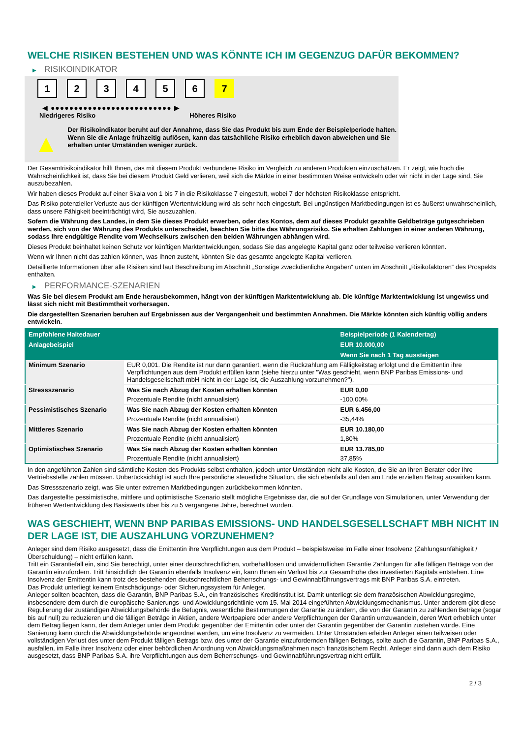WELCHE RISIKEN BESTEHEN UND WAS KÖNNTE ICH IM GEGENZUG DAFÜR BEKOMMEN?
▶ RISIKOINDIKATOR
1 2 3 4 5 6 7
◀ ●●●●●●●●●●●●●●●●●●●●●●●●●● ▶
Niedrigeres Risiko Höheres Risiko
▲
Der Risikoindikator beruht auf der Annahme, dass Sie das Produkt bis zum Ende der Beispielperiode halten.
Wenn Sie die Anlage frühzeitig auflösen, kann das tatsächliche Risiko erheblich davon abweichen und Sie erhalten unter Umständen weniger zurück.
Der Gesamtrisikoindikator hilft Ihnen, das mit diesem Produkt verbundene Risiko im Vergleich zu anderen Produkten einzuschätzen. Er zeigt, wie hoch die Wahrscheinlichkeit ist, dass Sie bei diesem Produkt Geld verlieren, weil sich die Märkte in einer bestimmten Weise entwickeln oder wir nicht in der Lage sind, Sie auszubezahlen.
Wir haben dieses Produkt auf einer Skala von 1 bis 7 in die Risikoklasse 7 eingestuft, wobei 7 der höchsten Risikoklasse entspricht.
Das Risiko potenzieller Verluste aus der künftigen Wertentwicklung wird als sehr hoch eingestuft. Bei ungünstigen Marktbedingungen ist es äußerst unwahrscheinlich, dass unsere Fähigkeit beeinträchtigt wird, Sie auszuzahlen.
Sofern die Währung des Landes, in dem Sie dieses Produkt erwerben, oder des Kontos, dem auf dieses Produkt gezahlte Geldbeträge gutgeschrieben werden, sich von der Währung des Produkts unterscheidet, beachten Sie bitte das Währungsrisiko. Sie erhalten Zahlungen in einer anderen Währung, sodass Ihre endgültige Rendite vom Wechselkurs zwischen den beiden Währungen abhängen wird.
Dieses Produkt beinhaltet keinen Schutz vor künftigen Marktentwicklungen, sodass Sie das angelegte Kapital ganz oder teilweise verlieren könnten.
Wenn wir Ihnen nicht das zahlen können, was Ihnen zusteht, könnten Sie das gesamte angelegte Kapital verlieren.
Detaillierte Informationen über alle Risiken sind laut Beschreibung im Abschnitt „Sonstige zweckdienliche Angaben“ unten im Abschnitt „Risikofaktoren“ des Prospekts enthalten.
▶ PERFORMANCE-SZENARIEN
Was Sie bei diesem Produkt am Ende herausbekommen, hängt von der künftigen Marktentwicklung ab. Die künftige Marktentwicklung ist ungewiss und lässt sich nicht mit Bestimmtheit vorhersagen.
Die dargestellten Szenarien beruhen auf Ergebnissen aus der Vergangenheit und bestimmten Annahmen. Die Märkte könnten sich künftig völlig anders entwickeln.
| Empfohlene Haltedauer | | Beispielperiode (1 Kalendertag) |
| --- | --- | --- |
| Anlagebeispiel | | EUR 10.000,00 |
| | | Wenn Sie nach 1 Tag aussteigen |
| Minimum Szenario | EUR 0,001. Die Rendite ist nur dann garantiert, wenn die Rückzahlung am Fälligkeitstag erfolgt und die Emittentin ihre Verpflichtungen aus dem Produkt erfüllen kann (siehe hierzu unter "Was geschieht, wenn BNP Paribas Emissions- und Handelsgesellschaft mbH nicht in der Lage ist, die Auszahlung vorzunehmen?"). | |
| Stressszenario | Was Sie nach Abzug der Kosten erhalten könnten | EUR 0,00 |
| | Prozentuale Rendite (nicht annualisiert) | -100,00% |
| Pessimistisches Szenario | Was Sie nach Abzug der Kosten erhalten könnten | EUR 6.456,00 |
| | Prozentuale Rendite (nicht annualisiert) | -35,44% |
| Mittleres Szenario | Was Sie nach Abzug der Kosten erhalten könnten | EUR 10.180,00 |
| | Prozentuale Rendite (nicht annualisiert) | 1,80% |
| Optimistisches Szenario | Was Sie nach Abzug der Kosten erhalten könnten | EUR 13.785,00 |
| | Prozentuale Rendite (nicht annualisiert) | 37,85% |
In den angeführten Zahlen sind sämtliche Kosten des Produkts selbst enthalten, jedoch unter Umständen nicht alle Kosten, die Sie an Ihren Berater oder Ihre Vertriebsstelle zahlen müssen. Unberücksichtigt ist auch Ihre persönliche steuerliche Situation, die sich ebenfalls auf den am Ende erzielten Betrag auswirken kann.
Das Stressszenario zeigt, was Sie unter extremen Marktbedingungen zurückbekommen könnten.
Das dargestellte pessimistische, mittlere und optimistische Szenario stellt mögliche Ergebnisse dar, die auf der Grundlage von Simulationen, unter Verwendung der früheren Wertentwicklung des Basiswerts über bis zu 5 vergangene Jahre, berechnet wurden.
WAS GESCHIEHT, WENN BNP PARIBAS EMISSIONS- UND HANDELSGESELLSCHAFT MBH NICHT IN DER LAGE IST, DIE AUSZAHLUNG VORZUNEHMEN?
Anleger sind dem Risiko ausgesetzt, dass die Emittentin ihre Verpflichtungen aus dem Produkt – beispielsweise im Falle einer Insolvenz (Zahlungsunfähigkeit / Überschuldung) – nicht erfüllen kann.
Tritt ein Garantiefall ein, sind Sie berechtigt, unter einer deutschrechtlichen, vorbehaltlosen und unwiderruflichen Garantie Zahlungen für alle fälligen Beträge von der Garantin einzufordern. Tritt hinsichtlich der Garantin ebenfalls Insolvenz ein, kann Ihnen ein Verlust bis zur Gesamthöhe des investierten Kapitals entstehen. Eine Insolvenz der Emittentin kann trotz des bestehenden deutschrechtlichen Beherrschungs- und Gewinnabführungsvertrags mit BNP Paribas S.A. eintreten.
Das Produkt unterliegt keinem Entschädigungs- oder Sicherungssystem für Anleger.
Anleger sollten beachten, dass die Garantin, BNP Paribas S.A., ein französisches Kreditinstitut ist. Damit unterliegt sie dem französischen Abwicklungsregime, insbesondere dem durch die europäische Sanierungs- und Abwicklungsrichtlinie vom 15. Mai 2014 eingeführten Abwicklungsmechanismus. Unter anderem gibt diese Regulierung der zuständigen Abwicklungsbehörde die Befugnis, wesentliche Bestimmungen der Garantie zu ändern, die von der Garantin zu zahlenden Beträge (sogar bis auf null) zu reduzieren und die fälligen Beträge in Aktien, andere Wertpapiere oder andere Verpflichtungen der Garantin umzuwandeln, deren Wert erheblich unter dem Betrag liegen kann, der dem Anleger unter dem Produkt gegenüber der Emittentin oder unter der Garantin gegenüber der Garantin zustehen würde. Eine Sanierung kann durch die Abwicklungsbehörde angeordnet werden, um eine Insolvenz zu vermeiden. Unter Umständen erleiden Anleger einen teilweisen oder vollständigen Verlust des unter dem Produkt fälligen Betrags bzw. des unter der Garantie einzufordernden fälligen Betrags, sollte auch die Garantin, BNP Paribas S.A., ausfallen, im Falle ihrer Insolvenz oder einer behördlichen Anordnung von Abwicklungsmaßnahmen nach französischem Recht. Anleger sind dann auch dem Risiko ausgesetzt, dass BNP Paribas S.A. ihre Verpflichtungen aus dem Beherrschungs- und Gewinnabführungsvertrag nicht erfüllt.
2 / 3